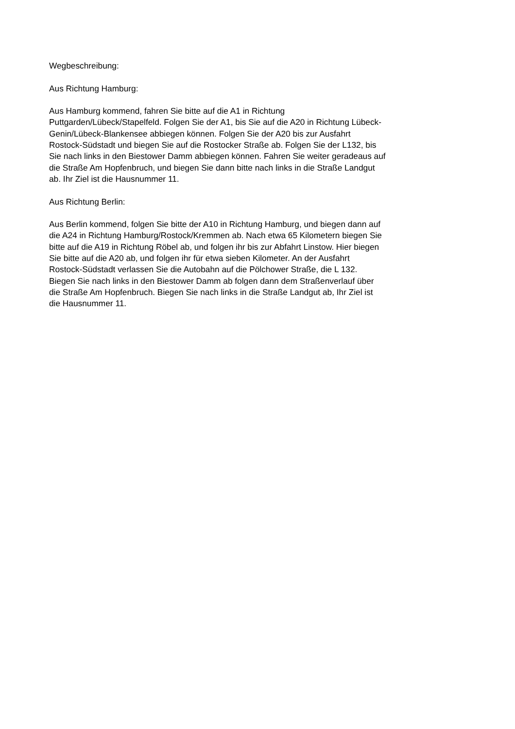Wegbeschreibung:
Aus Richtung Hamburg:
Aus Hamburg kommend, fahren Sie bitte auf die A1 in Richtung
Puttgarden/Lübeck/Stapelfeld. Folgen Sie der A1, bis Sie auf die A20 in Richtung Lübeck-
Genin/Lübeck-Blankensee abbiegen können. Folgen Sie der A20 bis zur Ausfahrt
Rostock-Südstadt und biegen Sie auf die Rostocker Straße ab. Folgen Sie der L132, bis
Sie nach links in den Biestower Damm abbiegen können. Fahren Sie weiter geradeaus auf
die Straße Am Hopfenbruch, und biegen Sie dann bitte nach links in die Straße Landgut
ab. Ihr Ziel ist die Hausnummer 11.
Aus Richtung Berlin:
Aus Berlin kommend, folgen Sie bitte der A10 in Richtung Hamburg, und biegen dann auf
die A24 in Richtung Hamburg/Rostock/Kremmen ab. Nach etwa 65 Kilometern biegen Sie
bitte auf die A19 in Richtung Röbel ab, und folgen ihr bis zur Abfahrt Linstow. Hier biegen
Sie bitte auf die A20 ab, und folgen ihr für etwa sieben Kilometer. An der Ausfahrt
Rostock-Südstadt verlassen Sie die Autobahn auf die Pölchower Straße, die L 132.
Biegen Sie nach links in den Biestower Damm ab folgen dann dem Straßenverlauf über
die Straße Am Hopfenbruch. Biegen Sie nach links in die Straße Landgut ab, Ihr Ziel ist
die Hausnummer 11.